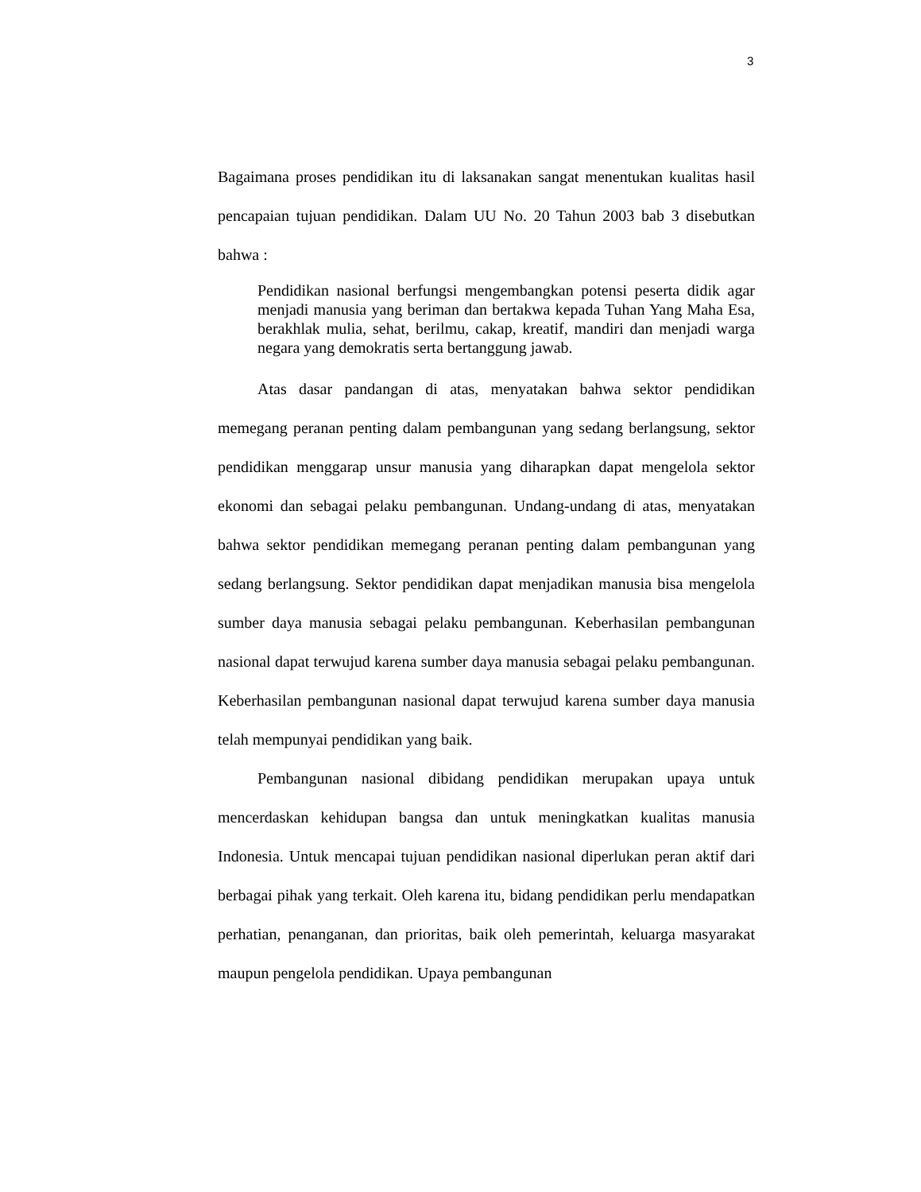3
Bagaimana proses pendidikan itu di laksanakan sangat menentukan kualitas hasil pencapaian tujuan pendidikan. Dalam UU No. 20 Tahun 2003 bab 3 disebutkan bahwa :
Pendidikan nasional berfungsi mengembangkan potensi peserta didik agar menjadi manusia yang beriman dan bertakwa kepada Tuhan Yang Maha Esa, berakhlak mulia, sehat, berilmu, cakap, kreatif, mandiri dan menjadi warga negara yang demokratis serta bertanggung jawab.
Atas dasar pandangan di atas, menyatakan bahwa sektor pendidikan memegang peranan penting dalam pembangunan yang sedang berlangsung, sektor pendidikan menggarap unsur manusia yang diharapkan dapat mengelola sektor ekonomi dan sebagai pelaku pembangunan. Undang-undang di atas, menyatakan bahwa sektor pendidikan memegang peranan penting dalam pembangunan yang sedang berlangsung. Sektor pendidikan dapat menjadikan manusia bisa mengelola sumber daya manusia sebagai pelaku pembangunan. Keberhasilan pembangunan nasional dapat terwujud karena sumber daya manusia sebagai pelaku pembangunan. Keberhasilan pembangunan nasional dapat terwujud karena sumber daya manusia telah mempunyai pendidikan yang baik.
Pembangunan nasional dibidang pendidikan merupakan upaya untuk mencerdaskan kehidupan bangsa dan untuk meningkatkan kualitas manusia Indonesia. Untuk mencapai tujuan pendidikan nasional diperlukan peran aktif dari berbagai pihak yang terkait. Oleh karena itu, bidang pendidikan perlu mendapatkan perhatian, penanganan, dan prioritas, baik oleh pemerintah, keluarga masyarakat maupun pengelola pendidikan. Upaya pembangunan